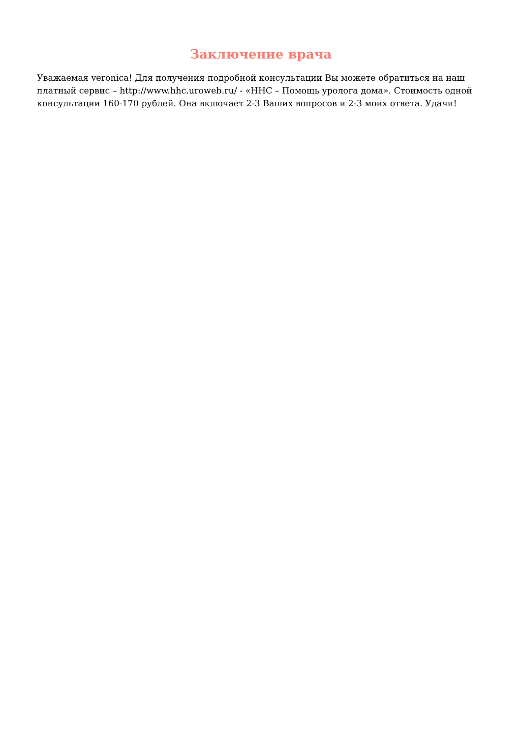Заключение врача
Уважаемая veronica! Для получения подробной консультации Вы можете обратиться на наш платный сервис – http://www.hhc.uroweb.ru/ - «HHC – Помощь уролога дома». Стоимость одной консультации 160-170 рублей. Она включает 2-3 Ваших вопросов и 2-3 моих ответа. Удачи!